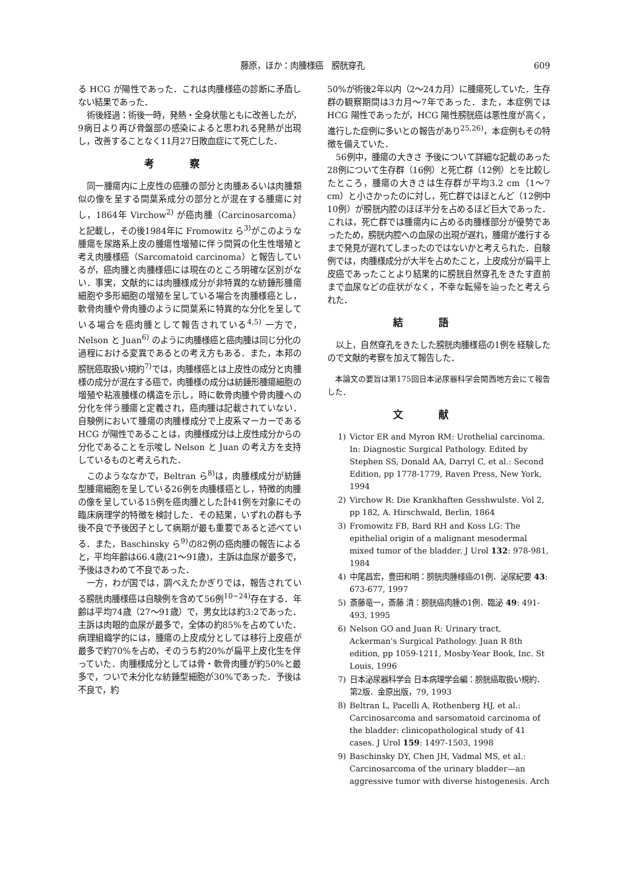藤原，ほか：肉腫様癌　膀胱穿孔 609
る HCG が陽性であった．これは肉腫様癌の診断に矛盾しない結果であった．
術後経過：術後一時，発熱・全身状態ともに改善したが，9病日より再び骨盤部の感染によると思われる発熱が出現し，改善することなく11月27日敗血症にて死亡した．
考察
同一腫瘍内に上皮性の癌腫の部分と肉腫あるいは肉腫類似の像を呈する間葉系成分の部分とが混在する腫瘍に対し，1864年 Virchow<sup>2)</sup> が癌肉腫（Carcinosarcoma）と記載し，その後1984年に Fromowitz ら<sup>3)</sup>がこのような腫瘍を尿路系上皮の腫瘍性増殖に伴う間質の化生性増殖と考え肉腫様癌（Sarcomatoid carcinoma）と報告しているが，癌肉腫と肉腫様癌には現在のところ明確な区別がない．事実，文献的には肉腫様成分が非特異的な紡錘形腫瘍細胞や多形細胞の増殖を呈している場合を肉腫様癌とし，軟骨肉腫や骨肉腫のように間葉系に特異的な分化を呈している場合を癌肉腫として報告されている<sup>4,5)</sup> 一方で，Nelson と Juan<sup>6)</sup> のように肉腫様癌と癌肉腫は同じ分化の過程における変異であるとの考え方もある．また，本邦の膀胱癌取扱い規約<sup>7)</sup>では，肉腫様癌とは上皮性の成分と肉腫様の成分が混在する癌で，肉腫様の成分は紡錘形腫瘍細胞の増殖や粘液腫様の構造を示し，時に軟骨肉腫や骨肉腫への分化を伴う腫瘍と定義され，癌肉腫は記載されていない．自験例において腫瘍の肉腫様成分で上皮系マーカーである HCG が陽性であることは，肉腫様成分は上皮性成分からの分化であることを示唆し Nelson と Juan の考え方を支持しているものと考えられた．
このようななかで，Beltran ら<sup>8)</sup>は，肉腫様成分が紡錘型腫瘍細胞を呈している26例を肉腫様癌とし，特徴的肉腫の像を呈している15例を癌肉腫とした計41例を対象にその臨床病理学的特徴を検討した．その結果，いずれの群も予後不良で予後因子として病期が最も重要であると述べている．また，Baschinsky ら<sup>9)</sup>の82例の癌肉腫の報告によると，平均年齢は66.4歳(21～91歳)，主訴は血尿が最多で，予後はきわめて不良であった．
一方，わが国では，調べえたかぎりでは，報告されている膀胱肉腫様癌は自験例を含めて56例<sup>10~24)</sup>存在する．年齢は平均74歳（27～91歳）で，男女比は約3:2であった．主訴は肉眼的血尿が最多で，全体の約85%を占めていた．病理組織学的には，腫瘍の上皮成分としては移行上皮癌が最多で約70%を占め，そのうち約20%が扁平上皮化生を伴っていた．肉腫様成分としては骨・軟骨肉腫が約50%と最多で，ついで未分化な紡錘型細胞が30%であった．予後は不良で，約
50%が術後2年以内（2～24カ月）に腫瘍死していた．生存群の観察期間は3カ月～7年であった．また，本症例では HCG 陽性であったが，HCG 陽性膀胱癌は悪性度が高く，進行した症例に多いとの報告があり<sup>25,26)</sup>，本症例もその特徴を備えていた．
56例中，腫瘍の大きさ 予後について詳細な記載のあった28例について生存群（16例）と死亡群（12例）とを比較したところ，腫瘍の大きさは生存群が平均3.2 cm（1～7 cm）と小さかったのに対し，死亡群ではほとんど（12例中10例）が膀胱内腔のほぼ半分を占めるほど巨大であった．これは，死亡群では腫瘍内に占める肉腫様部分が優勢であったため，膀胱内腔への血尿の出現が遅れ，腫瘍が進行するまで発見が遅れてしまったのではないかと考えられた．自験例では，肉腫様成分が大半を占めたこと，上皮成分が扁平上皮癌であったことより結果的に膀胱自然穿孔をきたす直前まで血尿などの症状がなく，不幸な転帰を辿ったと考えられた．
結語
以上，自然穿孔をきたした膀胱肉腫様癌の1例を経験したので文献的考察を加えて報告した．
本論文の要旨は第175回日本泌尿器科学会関西地方会にて報告した．
文献
1) Victor ER and Myron RM: Urothelial carcinoma. In: Diagnostic Surgical Pathology. Edited by Stephen SS, Donald AA, Darryl C, et al.: Second Edition, pp 1778-1779, Raven Press, New York, 1994
2) Virchow R: Die Krankhaften Gesshwulste. Vol 2, pp 182, A. Hirschwald, Berlin, 1864
3) Fromowitz FB, Bard RH and Koss LG: The epithelial origin of a malignant mesodermal mixed tumor of the bladder. J Urol 132: 978-981, 1984
4) 中尾昌宏，豊田和明：膀胱肉腫様癌の1例．泌尿紀要 43: 673-677, 1997
5) 斎藤竜一，斎藤 清：膀胱癌肉腫の1例．臨泌 49: 491-493, 1995
6) Nelson GO and Juan R: Urinary tract, Ackerman's Surgical Pathology. Juan R 8th edition, pp 1059-1211, Mosby-Year Book, Inc. St Louis, 1996
7) 日本泌尿器科学会 日本病理学会編：膀胱癌取扱い規約．第2版．金原出版，79, 1993
8) Beltran L, Pacelli A, Rothenberg HJ, et al.: Carcinosarcoma and sarsomatoid carcinoma of the bladder: clinicopathological study of 41 cases. J Urol 159: 1497-1503, 1998
9) Baschinsky DY, Chen JH, Vadmal MS, et al.: Carcinosarcoma of the urinary bladder—an aggressive tumor with diverse histogenesis. Arch